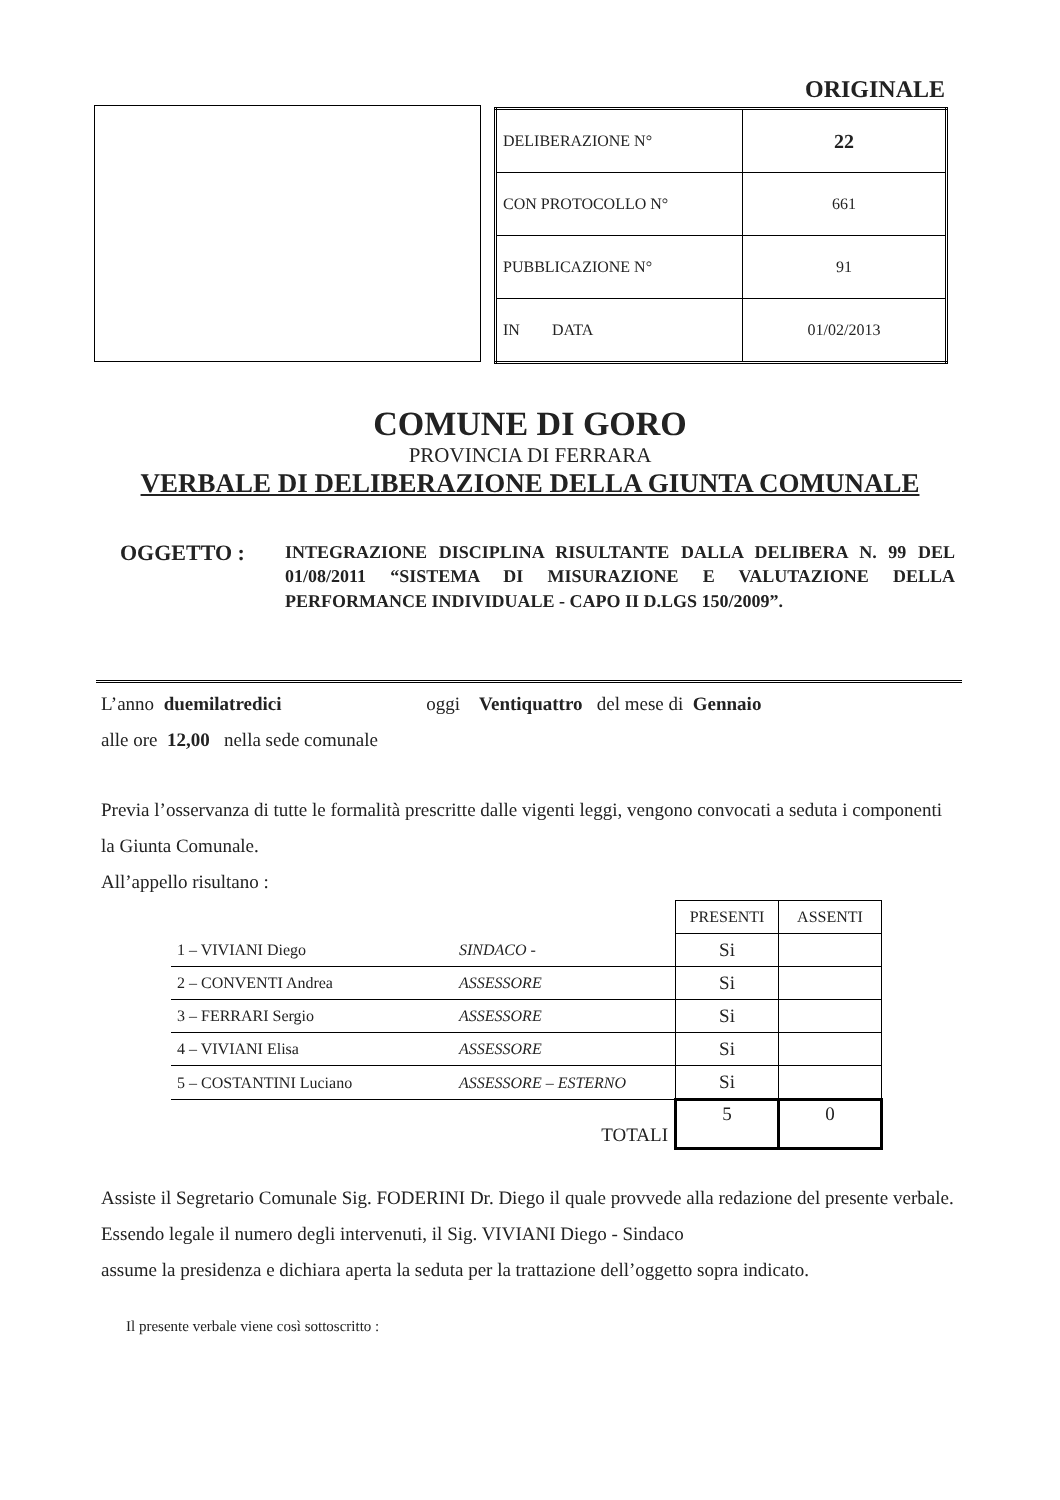ORIGINALE
| DELIBERAZIONE N° | 22 |
| CON PROTOCOLLO N° | 661 |
| PUBBLICAZIONE N° | 91 |
| IN DATA | 01/02/2013 |
COMUNE DI GORO
PROVINCIA DI FERRARA
VERBALE DI DELIBERAZIONE DELLA GIUNTA COMUNALE
OGGETTO :
INTEGRAZIONE DISCIPLINA RISULTANTE DALLA DELIBERA N. 99 DEL 01/08/2011 “SISTEMA DI MISURAZIONE E VALUTAZIONE DELLA PERFORMANCE INDIVIDUALE - CAPO II D.LGS 150/2009”.
L’anno duemilatredici oggi Ventiquattro del mese di Gennaio
alle ore 12,00 nella sede comunale
Previa l’osservanza di tutte le formalità prescritte dalle vigenti leggi, vengono convocati a seduta i componenti la Giunta Comunale.
All’appello risultano :
| | | PRESENTI | ASSENTI |
| 1 – VIVIANI Diego | SINDACO - | Si | |
| 2 – CONVENTI Andrea | ASSESSORE | Si | |
| 3 – FERRARI Sergio | ASSESSORE | Si | |
| 4 – VIVIANI Elisa | ASSESSORE | Si | |
| 5 – COSTANTINI Luciano | ASSESSORE – ESTERNO | Si | |
| | TOTALI | 5 | 0 |
Assiste il Segretario Comunale Sig. FODERINI Dr. Diego il quale provvede alla redazione del presente verbale.
Essendo legale il numero degli intervenuti, il Sig. VIVIANI Diego - Sindaco
assume la presidenza e dichiara aperta la seduta per la trattazione dell’oggetto sopra indicato.
Il presente verbale viene così sottoscritto :